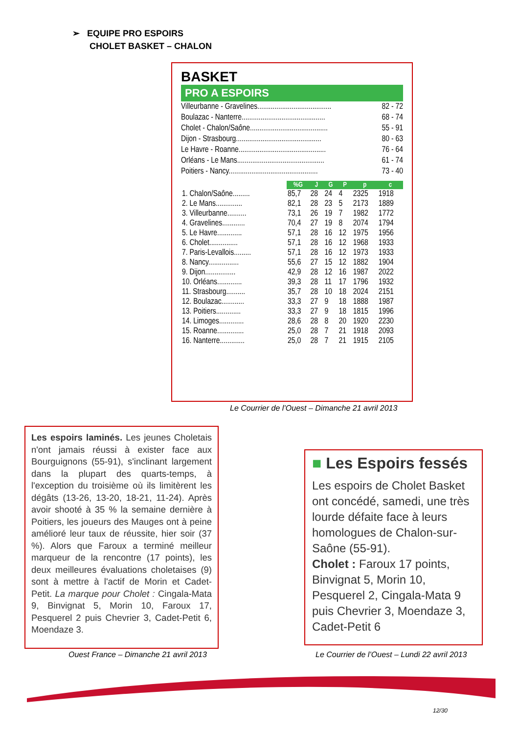➢ EQUIPE PRO ESPOIRS
CHOLET BASKET – CHALON
BASKET
PRO A ESPOIRS
| Villeurbanne - Gravelines....................................... | 82 - 72 |
| Boulazac - Nanterre............................................ | 68 - 74 |
| Cholet - Chalon/Saône......................................... | 55 - 91 |
| Dijon - Strasbourg............................................. | 80 - 63 |
| Le Havre - Roanne.............................................. | 76 - 64 |
| Orléans - Le Mans.............................................. | 61 - 74 |
| Poitiers - Nancy............................................... | 73 - 40 |
| | %G | J | G | P | p | c |
| 1. Chalon/Saône......... | 85,7 | 28 | 24 | 4 | 2325 | 1918 |
| 2. Le Mans.............. | 82,1 | 28 | 23 | 5 | 2173 | 1889 |
| 3. Villeurbanne.......... | 73,1 | 26 | 19 | 7 | 1982 | 1772 |
| 4. Gravelines............ | 70,4 | 27 | 19 | 8 | 2074 | 1794 |
| 5. Le Havre............. | 57,1 | 28 | 16 | 12 | 1975 | 1956 |
| 6. Cholet............... | 57,1 | 28 | 16 | 12 | 1968 | 1933 |
| 7. Paris-Levallois......... | 57,1 | 28 | 16 | 12 | 1973 | 1933 |
| 8. Nancy................ | 55,6 | 27 | 15 | 12 | 1882 | 1904 |
| 9. Dijon................ | 42,9 | 28 | 12 | 16 | 1987 | 2022 |
| 10. Orléans............. | 39,3 | 28 | 11 | 17 | 1796 | 1932 |
| 11. Strasbourg.......... | 35,7 | 28 | 10 | 18 | 2024 | 2151 |
| 12. Boulazac............ | 33,3 | 27 | 9 | 18 | 1888 | 1987 |
| 13. Poitiers............. | 33,3 | 27 | 9 | 18 | 1815 | 1996 |
| 14. Limoges............. | 28,6 | 28 | 8 | 20 | 1920 | 2230 |
| 15. Roanne.............. | 25,0 | 28 | 7 | 21 | 1918 | 2093 |
| 16. Nanterre............. | 25,0 | 28 | 7 | 21 | 1915 | 2105 |
Le Courrier de l’Ouest – Dimanche 21 avril 2013
Les espoirs laminés. Les jeunes Choletais n'ont jamais réussi à exister face aux Bourguignons (55-91), s'inclinant largement dans la plupart des quarts-temps, à l'exception du troisième où ils limitèrent les dégâts (13-26, 13-20, 18-21, 11-24). Après avoir shooté à 35 % la semaine dernière à Poitiers, les joueurs des Mauges ont à peine amélioré leur taux de réussite, hier soir (37 %). Alors que Faroux a terminé meilleur marqueur de la rencontre (17 points), les deux meilleures évaluations choletaises (9) sont à mettre à l'actif de Morin et Cadet-Petit. La marque pour Cholet : Cingala-Mata 9, Binvignat 5, Morin 10, Faroux 17, Pesquerel 2 puis Chevrier 3, Cadet-Petit 6, Moendaze 3.
■ Les Espoirs fessés
Les espoirs de Cholet Basket ont concédé, samedi, une très lourde défaite face à leurs homologues de Chalon-sur-Saône (55-91).
Cholet : Faroux 17 points, Binvignat 5, Morin 10, Pesquerel 2, Cingala-Mata 9 puis Chevrier 3, Moendaze 3, Cadet-Petit 6
Ouest France – Dimanche 21 avril 2013
Le Courrier de l’Ouest – Lundi 22 avril 2013
12/30